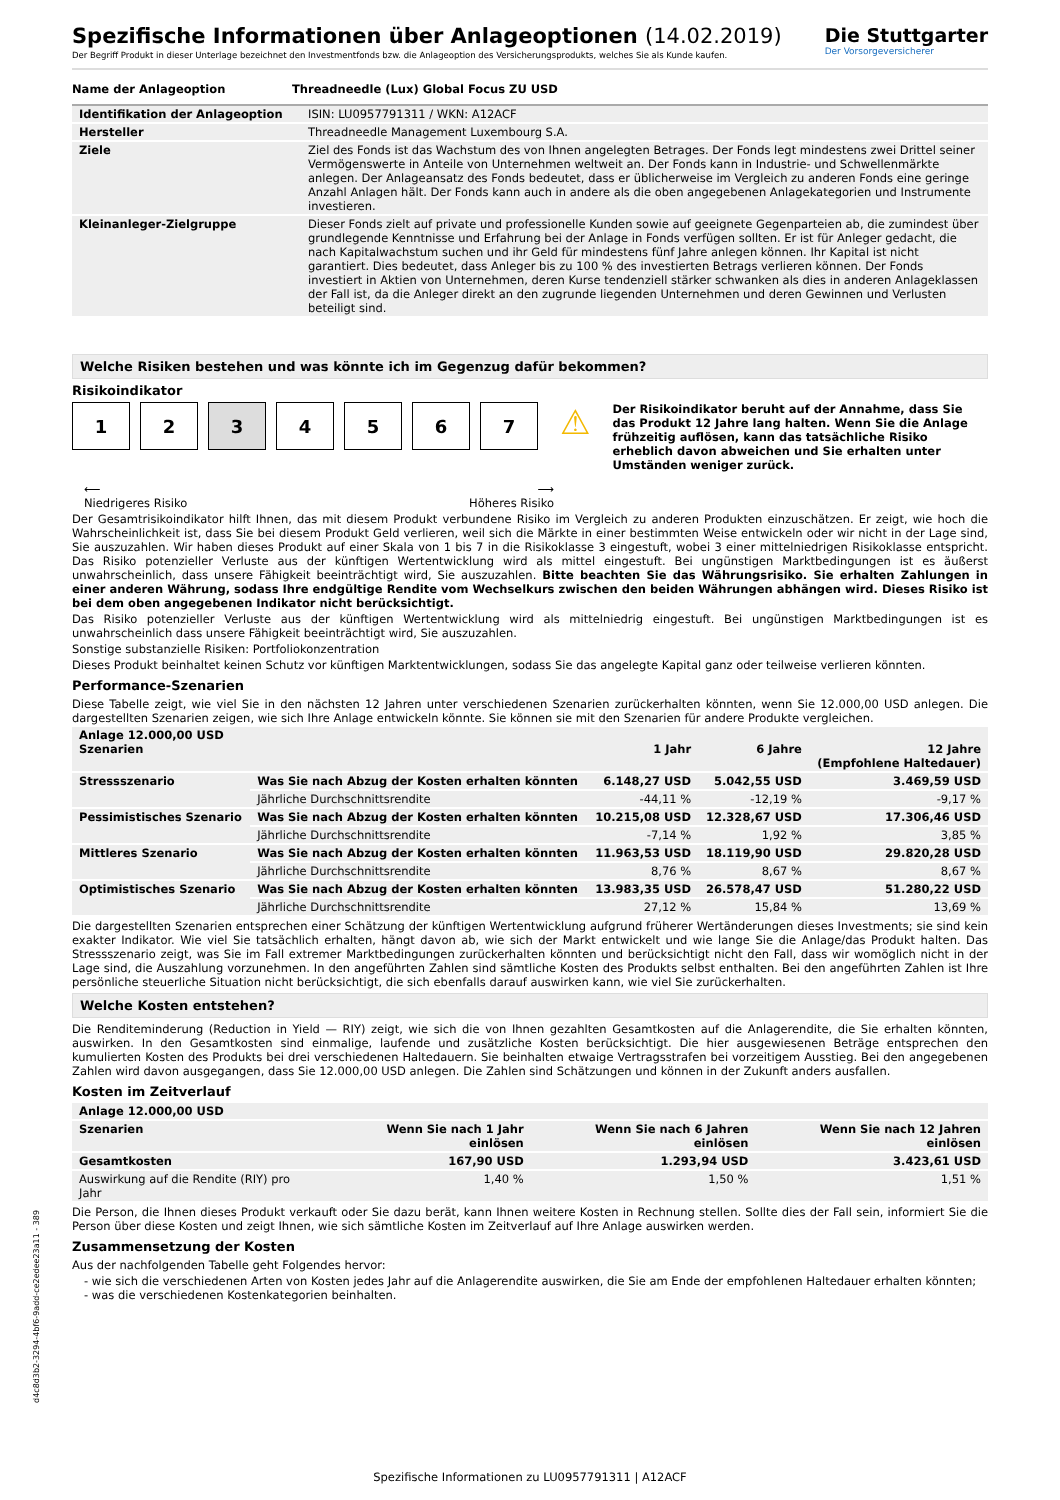Spezifische Informationen über Anlageoptionen (14.02.2019)
Der Begriff Produkt in dieser Unterlage bezeichnet den Investmentfonds bzw. die Anlageoption des Versicherungsprodukts, welches Sie als Kunde kaufen.
Die Stuttgarter
Der Vorsorgeversicherer
| Name der Anlageoption | Threadneedle (Lux) Global Focus ZU USD |
| --- | --- |
| Identifikation der Anlageoption | ISIN: LU0957791311 / WKN: A12ACF |
| Hersteller | Threadneedle Management Luxembourg S.A. |
| Ziele | Ziel des Fonds ist das Wachstum des von Ihnen angelegten Betrages. Der Fonds legt mindestens zwei Drittel seiner Vermögenswerte in Anteile von Unternehmen weltweit an. Der Fonds kann in Industrie- und Schwellenmärkte anlegen. Der Anlageansatz des Fonds bedeutet, dass er üblicherweise im Vergleich zu anderen Fonds eine geringe Anzahl Anlagen hält. Der Fonds kann auch in andere als die oben angegebenen Anlagekategorien und Instrumente investieren. |
| Kleinanleger-Zielgruppe | Dieser Fonds zielt auf private und professionelle Kunden sowie auf geeignete Gegenparteien ab, die zumindest über grundlegende Kenntnisse und Erfahrung bei der Anlage in Fonds verfügen sollten. Er ist für Anleger gedacht, die nach Kapitalwachstum suchen und ihr Geld für mindestens fünf Jahre anlegen können. Ihr Kapital ist nicht garantiert. Dies bedeutet, dass Anleger bis zu 100 % des investierten Betrags verlieren können. Der Fonds investiert in Aktien von Unternehmen, deren Kurse tendenziell stärker schwanken als dies in anderen Anlageklassen der Fall ist, da die Anleger direkt an den zugrunde liegenden Unternehmen und deren Gewinnen und Verlusten beteiligt sind. |
Welche Risiken bestehen und was könnte ich im Gegenzug dafür bekommen?
Risikoindikator
1 2 3 4 5 6 7
⚠
Der Risikoindikator beruht auf der Annahme, dass Sie das Produkt 12 Jahre lang halten. Wenn Sie die Anlage frühzeitig auflösen, kann das tatsächliche Risiko erheblich davon abweichen und Sie erhalten unter Umständen weniger zurück.
⟵
Niedrigeres Risiko ⟶
Höheres Risiko
Der Gesamtrisikoindikator hilft Ihnen, das mit diesem Produkt verbundene Risiko im Vergleich zu anderen Produkten einzuschätzen. Er zeigt, wie hoch die Wahrscheinlichkeit ist, dass Sie bei diesem Produkt Geld verlieren, weil sich die Märkte in einer bestimmten Weise entwickeln oder wir nicht in der Lage sind, Sie auszuzahlen. Wir haben dieses Produkt auf einer Skala von 1 bis 7 in die Risikoklasse 3 eingestuft, wobei 3 einer mittelniedrigen Risikoklasse entspricht. Das Risiko potenzieller Verluste aus der künftigen Wertentwicklung wird als mittel eingestuft. Bei ungünstigen Marktbedingungen ist es äußerst unwahrscheinlich, dass unsere Fähigkeit beeinträchtigt wird, Sie auszuzahlen. Bitte beachten Sie das Währungsrisiko. Sie erhalten Zahlungen in einer anderen Währung, sodass Ihre endgültige Rendite vom Wechselkurs zwischen den beiden Währungen abhängen wird. Dieses Risiko ist bei dem oben angegebenen Indikator nicht berücksichtigt.
Das Risiko potenzieller Verluste aus der künftigen Wertentwicklung wird als mittelniedrig eingestuft. Bei ungünstigen Marktbedingungen ist es unwahrscheinlich dass unsere Fähigkeit beeinträchtigt wird, Sie auszuzahlen.
Sonstige substanzielle Risiken: Portfoliokonzentration
Dieses Produkt beinhaltet keinen Schutz vor künftigen Marktentwicklungen, sodass Sie das angelegte Kapital ganz oder teilweise verlieren könnten.
Performance-Szenarien
Diese Tabelle zeigt, wie viel Sie in den nächsten 12 Jahren unter verschiedenen Szenarien zurückerhalten könnten, wenn Sie 12.000,00 USD anlegen. Die dargestellten Szenarien zeigen, wie sich Ihre Anlage entwickeln könnte. Sie können sie mit den Szenarien für andere Produkte vergleichen.
| Anlage 12.000,00 USD Szenarien | | 1 Jahr | 6 Jahre | 12 Jahre (Empfohlene Haltedauer) |
| --- | --- | --- | --- | --- |
| Stressszenario | Was Sie nach Abzug der Kosten erhalten könnten | 6.148,27 USD | 5.042,55 USD | 3.469,59 USD |
| | Jährliche Durchschnittsrendite | -44,11 % | -12,19 % | -9,17 % |
| Pessimistisches Szenario | Was Sie nach Abzug der Kosten erhalten könnten | 10.215,08 USD | 12.328,67 USD | 17.306,46 USD |
| | Jährliche Durchschnittsrendite | -7,14 % | 1,92 % | 3,85 % |
| Mittleres Szenario | Was Sie nach Abzug der Kosten erhalten könnten | 11.963,53 USD | 18.119,90 USD | 29.820,28 USD |
| | Jährliche Durchschnittsrendite | 8,76 % | 8,67 % | 8,67 % |
| Optimistisches Szenario | Was Sie nach Abzug der Kosten erhalten könnten | 13.983,35 USD | 26.578,47 USD | 51.280,22 USD |
| | Jährliche Durchschnittsrendite | 27,12 % | 15,84 % | 13,69 % |
Die dargestellten Szenarien entsprechen einer Schätzung der künftigen Wertentwicklung aufgrund früherer Wertänderungen dieses Investments; sie sind kein exakter Indikator. Wie viel Sie tatsächlich erhalten, hängt davon ab, wie sich der Markt entwickelt und wie lange Sie die Anlage/das Produkt halten. Das Stressszenario zeigt, was Sie im Fall extremer Marktbedingungen zurückerhalten könnten und berücksichtigt nicht den Fall, dass wir womöglich nicht in der Lage sind, die Auszahlung vorzunehmen. In den angeführten Zahlen sind sämtliche Kosten des Produkts selbst enthalten. Bei den angeführten Zahlen ist Ihre persönliche steuerliche Situation nicht berücksichtigt, die sich ebenfalls darauf auswirken kann, wie viel Sie zurückerhalten.
Welche Kosten entstehen?
Die Renditeminderung (Reduction in Yield — RIY) zeigt, wie sich die von Ihnen gezahlten Gesamtkosten auf die Anlagerendite, die Sie erhalten könnten, auswirken. In den Gesamtkosten sind einmalige, laufende und zusätzliche Kosten berücksichtigt. Die hier ausgewiesenen Beträge entsprechen den kumulierten Kosten des Produkts bei drei verschiedenen Haltedauern. Sie beinhalten etwaige Vertragsstrafen bei vorzeitigem Ausstieg. Bei den angegebenen Zahlen wird davon ausgegangen, dass Sie 12.000,00 USD anlegen. Die Zahlen sind Schätzungen und können in der Zukunft anders ausfallen.
Kosten im Zeitverlauf
| Anlage 12.000,00 USD | | | |
| --- | --- | --- | --- |
| Szenarien | Wenn Sie nach 1 Jahr einlösen | Wenn Sie nach 6 Jahren einlösen | Wenn Sie nach 12 Jahren einlösen |
| Gesamtkosten | 167,90 USD | 1.293,94 USD | 3.423,61 USD |
| Auswirkung auf die Rendite (RIY) pro Jahr | 1,40 % | 1,50 % | 1,51 % |
Die Person, die Ihnen dieses Produkt verkauft oder Sie dazu berät, kann Ihnen weitere Kosten in Rechnung stellen. Sollte dies der Fall sein, informiert Sie die Person über diese Kosten und zeigt Ihnen, wie sich sämtliche Kosten im Zeitverlauf auf Ihre Anlage auswirken werden.
Zusammensetzung der Kosten
Aus der nachfolgenden Tabelle geht Folgendes hervor:
- wie sich die verschiedenen Arten von Kosten jedes Jahr auf die Anlagerendite auswirken, die Sie am Ende der empfohlenen Haltedauer erhalten könnten;
- was die verschiedenen Kostenkategorien beinhalten.
d4c8d3b2-3294-4bf6-9add-ce2edee23a11 - 389
Spezifische Informationen zu LU0957791311 | A12ACF